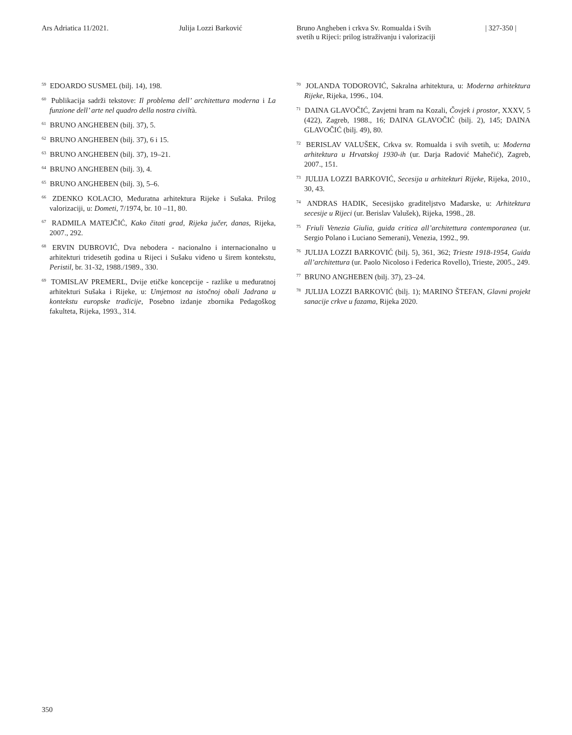Ars Adriatica 11/2021. Julija Lozzi Barković Bruno Angheben i crkva Sv. Romualda i Svih
svetih u Rijeci: prilog istraživanju i valorizaciji
| 327-350 |
<sup>59</sup> EDOARDO SUSMEL (bilj. 14), 198.
<sup>60</sup> Publikacija sadrži tekstove: Il problema dell’ architettura moderna i La funzione dell’ arte nel quadro della nostra civiltà.
<sup>61</sup> BRUNO ANGHEBEN (bilj. 37), 5.
<sup>62</sup> BRUNO ANGHEBEN (bilj. 37), 6 i 15.
<sup>63</sup> BRUNO ANGHEBEN (bilj. 37), 19–21.
<sup>64</sup> BRUNO ANGHEBEN (bilj. 3), 4.
<sup>65</sup> BRUNO ANGHEBEN (bilj. 3), 5–6.
<sup>66</sup> ZDENKO KOLACIO, Međuratna arhitektura Rijeke i Sušaka. Prilog valorizaciji, u: Dometi, 7/1974, br. 10 –11, 80.
<sup>67</sup> RADMILA MATEJČIĆ, Kako čitati grad, Rijeka jučer, danas, Rijeka, 2007., 292.
<sup>68</sup> ERVIN DUBROVIĆ, Dva nebodera - nacionalno i internacionalno u arhitekturi tridesetih godina u Rijeci i Sušaku viđeno u širem kontekstu, Peristil, br. 31-32, 1988./1989., 330.
<sup>69</sup> TOMISLAV PREMERL, Dvije etičke koncepcije - razlike u međuratnoj arhitekturi Sušaka i Rijeke, u: Umjetnost na istočnoj obali Jadrana u kontekstu europske tradicije, Posebno izdanje zbornika Pedagoškog fakulteta, Rijeka, 1993., 314.
<sup>70</sup> JOLANDA TODOROVIĆ, Sakralna arhitektura, u: Moderna arhitektura Rijeke, Rijeka, 1996., 104.
<sup>71</sup> DAINA GLAVOČIĆ, Zavjetni hram na Kozali, Čovjek i prostor, XXXV, 5 (422), Zagreb, 1988., 16; DAINA GLAVOČIĆ (bilj. 2), 145; DAINA GLAVOČIĆ (bilj. 49), 80.
<sup>72</sup> BERISLAV VALUŠEK, Crkva sv. Romualda i svih svetih, u: Moderna arhitektura u Hrvatskoj 1930-ih (ur. Darja Radović Mahečić), Zagreb, 2007., 151.
<sup>73</sup> JULIJA LOZZI BARKOVIĆ, Secesija u arhitekturi Rijeke, Rijeka, 2010., 30, 43.
<sup>74</sup> ANDRAS HADIK, Secesijsko graditeljstvo Mađarske, u: Arhitektura secesije u Rijeci (ur. Berislav Valušek), Rijeka, 1998., 28.
<sup>75</sup> Friuli Venezia Giulia, guida critica all’architettura contemporanea (ur. Sergio Polano i Luciano Semerani), Venezia, 1992., 99.
<sup>76</sup> JULIJA LOZZI BARKOVIĆ (bilj. 5), 361, 362; Trieste 1918-1954, Guida all’architettura (ur. Paolo Nicoloso i Federica Rovello), Trieste, 2005., 249.
<sup>77</sup> BRUNO ANGHEBEN (bilj. 37), 23–24.
<sup>78</sup> JULIJA LOZZI BARKOVIĆ (bilj. 1); MARINO ŠTEFAN, Glavni projekt sanacije crkve u fazama, Rijeka 2020.
350